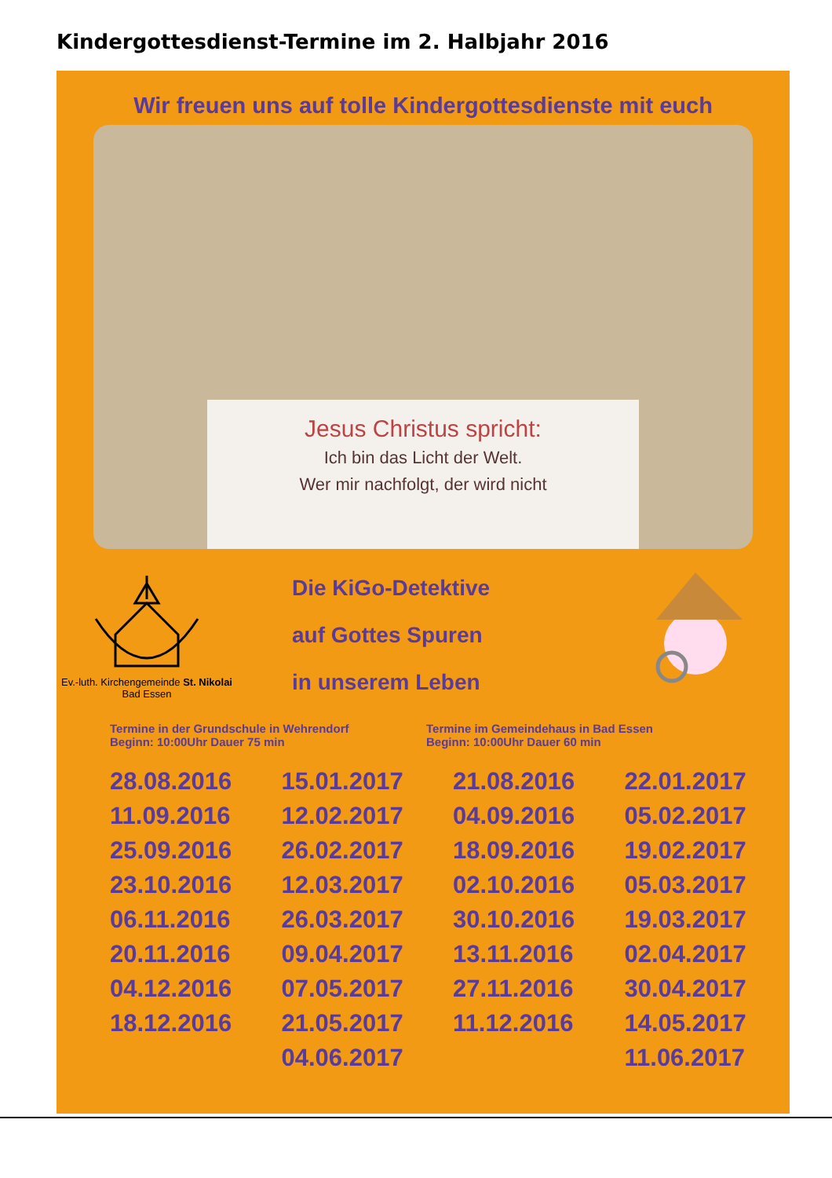Kindergottesdienst-Termine im 2. Halbjahr 2016
Wir freuen uns auf tolle Kindergottesdienste mit euch
Jesus Christus spricht:
Ich bin das Licht der Welt.
Wer mir nachfolgt, der wird nicht
Ev.-luth. Kirchengemeinde St. Nikolai Bad Essen
Die KiGo-Detektive
auf Gottes Spuren
in unserem Leben
Termine in der Grundschule in Wehrendorf
Beginn: 10:00Uhr Dauer 75 min
Termine im Gemeindehaus in Bad Essen
Beginn: 10:00Uhr Dauer 60 min
| 28.08.2016 | 15.01.2017 | 21.08.2016 | 22.01.2017 |
| 11.09.2016 | 12.02.2017 | 04.09.2016 | 05.02.2017 |
| 25.09.2016 | 26.02.2017 | 18.09.2016 | 19.02.2017 |
| 23.10.2016 | 12.03.2017 | 02.10.2016 | 05.03.2017 |
| 06.11.2016 | 26.03.2017 | 30.10.2016 | 19.03.2017 |
| 20.11.2016 | 09.04.2017 | 13.11.2016 | 02.04.2017 |
| 04.12.2016 | 07.05.2017 | 27.11.2016 | 30.04.2017 |
| 18.12.2016 | 21.05.2017 | 11.12.2016 | 14.05.2017 |
| | 04.06.2017 | | 11.06.2017 |